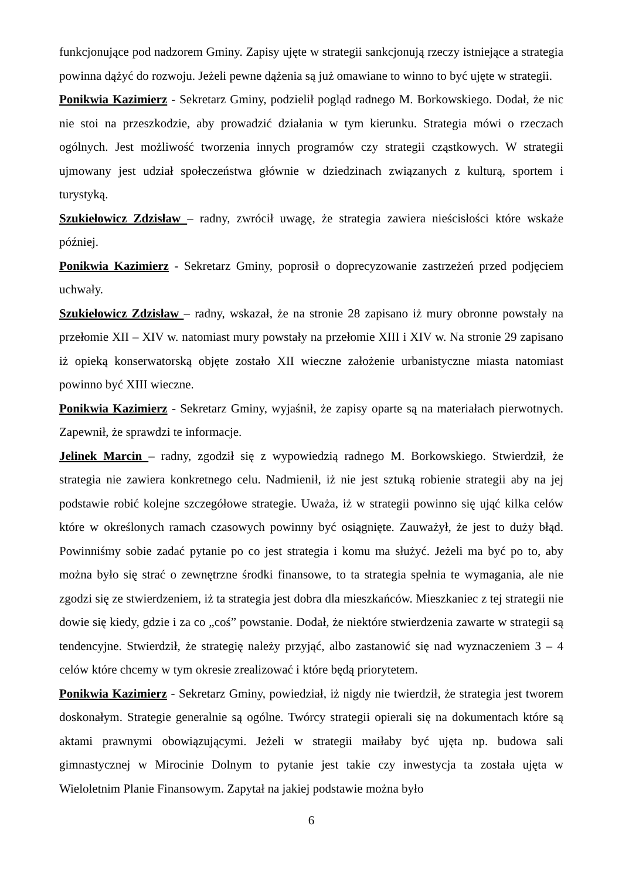funkcjonujące pod nadzorem Gminy. Zapisy ujęte w strategii sankcjonują rzeczy istniejące a strategia powinna dążyć do rozwoju. Jeżeli pewne dążenia są już omawiane to winno to być ujęte w strategii.
Ponikwia Kazimierz - Sekretarz Gminy, podzielił pogląd radnego M. Borkowskiego. Dodał, że nic nie stoi na przeszkodzie, aby prowadzić działania w tym kierunku. Strategia mówi o rzeczach ogólnych. Jest możliwość tworzenia innych programów czy strategii cząstkowych. W strategii ujmowany jest udział społeczeństwa głównie w dziedzinach związanych z kulturą, sportem i turystyką.
Szukiełowicz Zdzisław – radny, zwrócił uwagę, że strategia zawiera nieścisłości które wskaże później.
Ponikwia Kazimierz - Sekretarz Gminy, poprosił o doprecyzowanie zastrzeżeń przed podjęciem uchwały.
Szukiełowicz Zdzisław – radny, wskazał, że na stronie 28 zapisano iż mury obronne powstały na przełomie XII – XIV w. natomiast mury powstały na przełomie XIII i XIV w. Na stronie 29 zapisano iż opieką konserwatorską objęte zostało XII wieczne założenie urbanistyczne miasta natomiast powinno być XIII wieczne.
Ponikwia Kazimierz - Sekretarz Gminy, wyjaśnił, że zapisy oparte są na materiałach pierwotnych. Zapewnił, że sprawdzi te informacje.
Jelinek Marcin – radny, zgodził się z wypowiedzią radnego M. Borkowskiego. Stwierdził, że strategia nie zawiera konkretnego celu. Nadmienił, iż nie jest sztuką robienie strategii aby na jej podstawie robić kolejne szczegółowe strategie. Uważa, iż w strategii powinno się ująć kilka celów które w określonych ramach czasowych powinny być osiągnięte. Zauważył, że jest to duży błąd. Powinniśmy sobie zadać pytanie po co jest strategia i komu ma służyć. Jeżeli ma być po to, aby można było się strać o zewnętrzne środki finansowe, to ta strategia spełnia te wymagania, ale nie zgodzi się ze stwierdzeniem, iż ta strategia jest dobra dla mieszkańców. Mieszkaniec z tej strategii nie dowie się kiedy, gdzie i za co „coś” powstanie. Dodał, że niektóre stwierdzenia zawarte w strategii są tendencyjne. Stwierdził, że strategię należy przyjąć, albo zastanowić się nad wyznaczeniem 3 – 4 celów które chcemy w tym okresie zrealizować i które będą priorytetem.
Ponikwia Kazimierz - Sekretarz Gminy, powiedział, iż nigdy nie twierdził, że strategia jest tworem doskonałym. Strategie generalnie są ogólne. Twórcy strategii opierali się na dokumentach które są aktami prawnymi obowiązującymi. Jeżeli w strategii maiłaby być ujęta np. budowa sali gimnastycznej w Mirocinie Dolnym to pytanie jest takie czy inwestycja ta została ujęta w Wieloletnim Planie Finansowym. Zapytał na jakiej podstawie można było
6